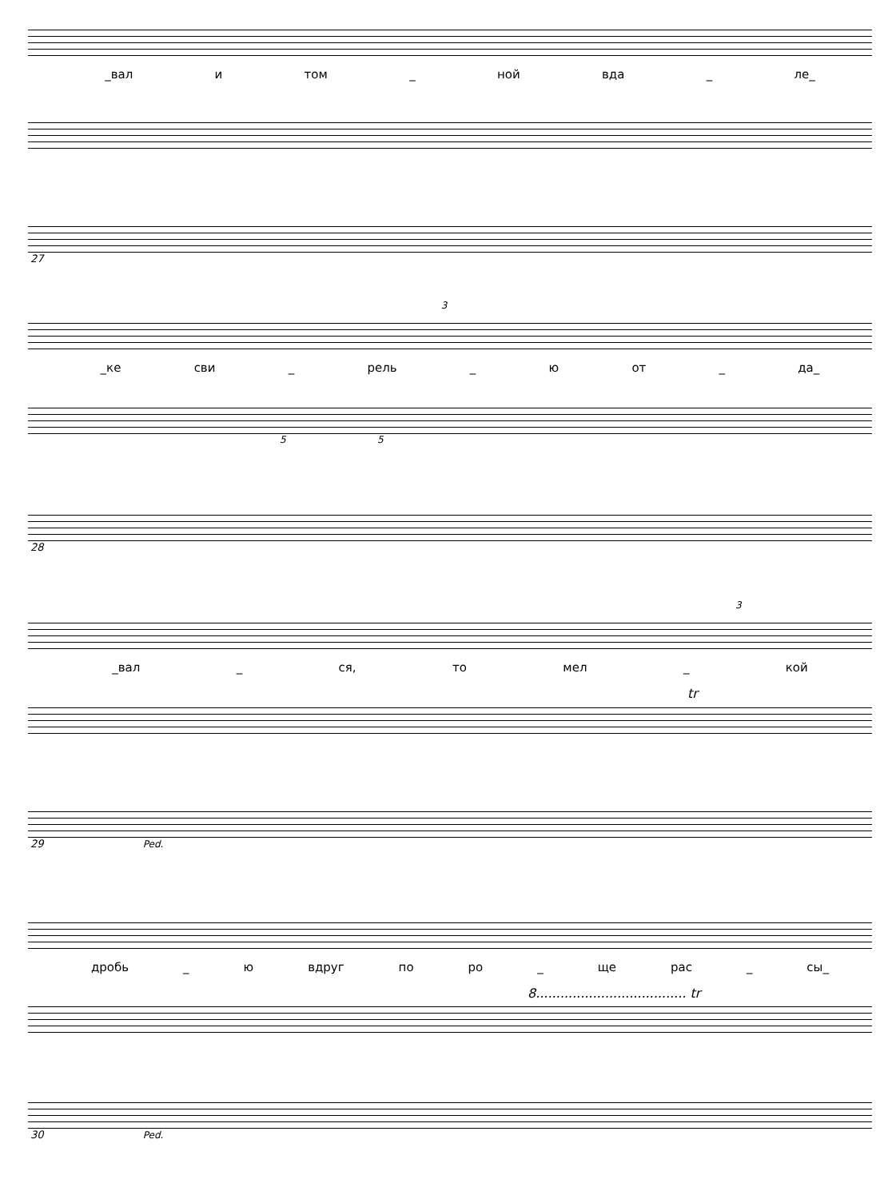_вал и том _ ной вда _ ле_
27
3
_ке сви _ рель _ ю от _ да_
5 5
28
3
_вал _ ся, то мел _ кой
tr
29 Ped.
дробь _ ю вдруг по ро _ ще рас _ сы_
8..................................... tr
30 Ped.